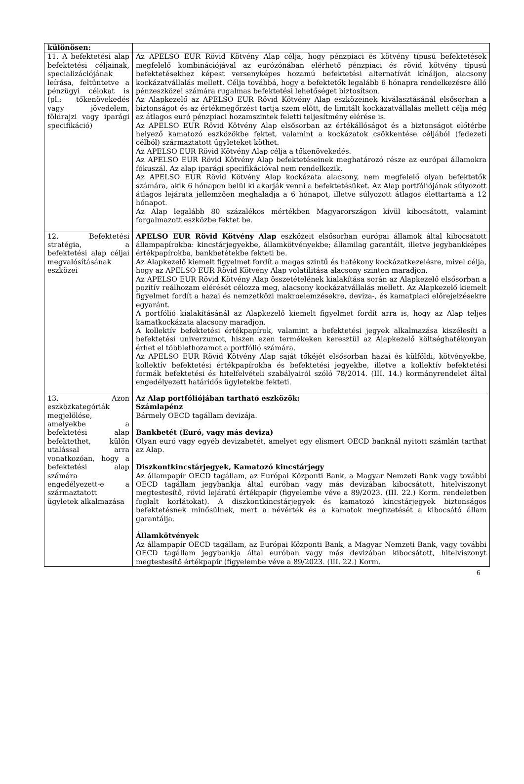| különösen: | |
| 11. A befektetési alap befektetési céljainak, specializációjának leírása, feltüntetve a pénzügyi célokat is (pl.: tőkenövekedés vagy jövedelem, földrajzi vagy iparági specifikáció) | Az APELSO EUR Rövid Kötvény Alap célja, hogy pénzpiaci és kötvény típusú befektetések megfelelő kombinációjával az eurózónában elérhető pénzpiaci és rövid kötvény típusú befektetésekhez képest versenyképes hozamú befektetési alternatívát kínáljon, alacsony kockázatvállalás mellett. Célja továbbá, hogy a befektetők legalább 6 hónapra rendelkezésre álló pénzeszközei számára rugalmas befektetési lehetőséget biztosítson. Az Alapkezelő az APELSO EUR Rövid Kötvény Alap eszközeinek kiválasztásánál elsősorban a biztonságot és az értékmegőrzést tartja szem előtt, de limitált kockázatvállalás mellett célja még az átlagos euró pénzpiaci hozamszintek feletti teljesítmény elérése is. Az APELSO EUR Rövid Kötvény Alap elsősorban az értékállóságot és a biztonságot előtérbe helyező kamatozó eszközökbe fektet, valamint a kockázatok csökkentése céljából (fedezeti célból) származtatott ügyleteket köthet. Az APELSO EUR Rövid Kötvény Alap célja a tőkenövekedés. Az APELSO EUR Rövid Kötvény Alap befektetéseinek meghatározó része az európai államokra fókuszál. Az alap iparági specifikációval nem rendelkezik. Az APELSO EUR Rövid Kötvény Alap kockázata alacsony, nem megfelelő olyan befektetők számára, akik 6 hónapon belül ki akarják venni a befektetésüket. Az Alap portfóliójának súlyozott átlagos lejárata jellemzően meghaladja a 6 hónapot, illetve súlyozott átlagos élettartama a 12 hónapot. Az Alap legalább 80 százalékos mértékben Magyarországon kívül kibocsátott, valamint forgalmazott eszközbe fektet be. |
| 12. Befektetési stratégia, a befektetési alap céljai megvalósításának eszközei | APELSO EUR Rövid Kötvény Alap eszközeit elsősorban európai államok által kibocsátott állampapírokba: kincstárjegyekbe, államkötvényekbe; államilag garantált, illetve jegybankképes értékpapírokba, bankbetétekbe fekteti be. Az Alapkezelő kiemelt figyelmet fordít a magas szintű és hatékony kockázatkezelésre, mivel célja, hogy az APELSO EUR Rövid Kötvény Alap volatilitása alacsony szinten maradjon. Az APELSO EUR Rövid Kötvény Alap összetételének kialakítása során az Alapkezelő elsősorban a pozitív reálhozam elérését célozza meg, alacsony kockázatvállalás mellett. Az Alapkezelő kiemelt figyelmet fordít a hazai és nemzetközi makroelemzésekre, deviza-, és kamatpiaci előrejelzésekre egyaránt. A portfólió kialakításánál az Alapkezelő kiemelt figyelmet fordít arra is, hogy az Alap teljes kamatkockázata alacsony maradjon. A kollektív befektetési értékpapírok, valamint a befektetési jegyek alkalmazása kiszélesíti a befektetési univerzumot, hiszen ezen termékeken keresztül az Alapkezelő költséghatékonyan érhet el többlethozamot a portfólió számára. Az APELSO EUR Rövid Kötvény Alap saját tőkéjét elsősorban hazai és külföldi, kötvényekbe, kollektív befektetési értékpapírokba és befektetési jegyekbe, illetve a kollektív befektetési formák befektetési és hitelfelvételi szabályairól szóló 78/2014. (III. 14.) kormányrendelet által engedélyezett határidős ügyletekbe fekteti. |
| 13. Azon eszközkategóriák megjelölése, amelyekbe a befektetési alap befektethet, külön utalással arra vonatkozóan, hogy a befektetési alap számára engedélyezett-e a származtatott ügyletek alkalmazása | Az Alap portfóliójában tartható eszközök: Számlapénz Bármely OECD tagállam devizája. Bankbetét (Euró, vagy más deviza) Olyan euró vagy egyéb devizabetét, amelyet egy elismert OECD banknál nyitott számlán tarthat az Alap. Diszkontkincstárjegyek, Kamatozó kincstárjegy Az állampapír OECD tagállam, az Európai Központi Bank, a Magyar Nemzeti Bank vagy további OECD tagállam jegybankja által euróban vagy más devizában kibocsátott, hitelviszonyt megtestesítő, rövid lejáratú értékpapír (figyelembe véve a 89/2023. (III. 22.) Korm. rendeletben foglalt korlátokat). A diszkontkincstárjegyek és kamatozó kincstárjegyek biztonságos befektetésnek minősülnek, mert a névérték és a kamatok megfizetését a kibocsátó állam garantálja. Államkötvények Az állampapír OECD tagállam, az Európai Központi Bank, a Magyar Nemzeti Bank, vagy további OECD tagállam jegybankja által euróban vagy más devizában kibocsátott, hitelviszonyt megtestesítő értékpapír (figyelembe véve a 89/2023. (III. 22.) Korm. |
6